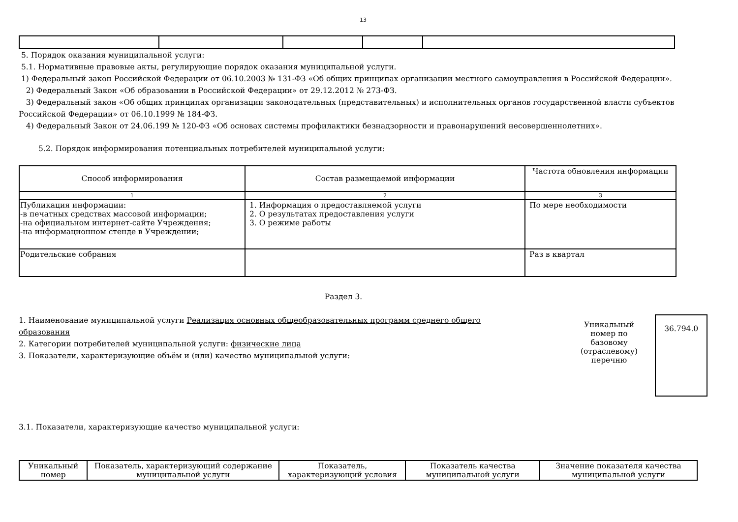13
5. Порядок оказания муниципальной услуги:
5.1. Нормативные правовые акты, регулирующие порядок оказания муниципальной услуги.
1) Федеральный закон Российской Федерации от 06.10.2003 № 131-ФЗ «Об общих принципах организации местного самоуправления в Российской Федерации».
2) Федеральный Закон «Об образовании в Российской Федерации» от 29.12.2012 № 273-ФЗ.
3) Федеральный закон «Об общих принципах организации законодательных (представительных) и исполнительных органов государственной власти субъектов Российской Федерации» от 06.10.1999 № 184-ФЗ.
4) Федеральный Закон от 24.06.199 № 120-ФЗ «Об основах системы профилактики безнадзорности и правонарушений несовершеннолетних».
5.2. Порядок информирования потенциальных потребителей муниципальной услуги:
| Способ информирования | Состав размещаемой информации | Частота обновления информации |
| --- | --- | --- |
| 1 | 2 | 3 |
| Публикация информации: -в печатных средствах массовой информации; -на официальном интернет-сайте Учреждения; -на информационном стенде в Учреждении; | 1. Информация о предоставляемой услуги 2. О результатах предоставления услуги 3. О режиме работы | По мере необходимости |
| Родительские собрания | | Раз в квартал |
Раздел 3.
1. Наименование муниципальной услуги Реализация основных общеобразовательных программ среднего общего образования
2. Категории потребителей муниципальной услуги: физические лица
3. Показатели, характеризующие объём и (или) качество муниципальной услуги:
Уникальный номер по базовому (отраслевому) перечню
36.794.0
3.1. Показатели, характеризующие качество муниципальной услуги:
| Уникальный номер | Показатель, характеризующий содержание муниципальной услуги | Показатель, характеризующий условия | Показатель качества муниципальной услуги | Значение показателя качества муниципальной услуги |